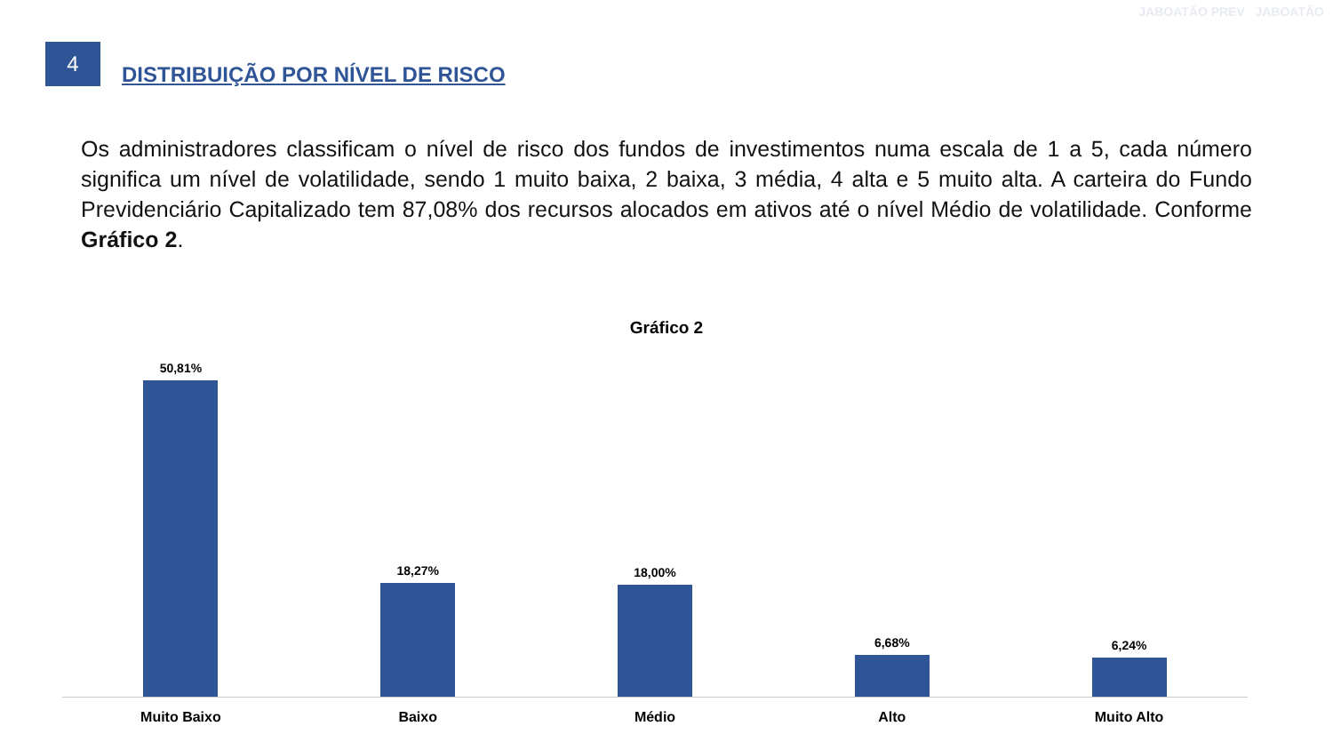4
DISTRIBUIÇÃO POR NÍVEL DE RISCO
JABOATÃO PREV JABOATÃO
Os administradores classificam o nível de risco dos fundos de investimentos numa escala de 1 a 5, cada número significa um nível de volatilidade, sendo 1 muito baixa, 2 baixa, 3 média, 4 alta e 5 muito alta. A carteira do Fundo Previdenciário Capitalizado tem 87,08% dos recursos alocados em ativos até o nível Médio de volatilidade. Conforme Gráfico 2.
Gráfico 2
50,81% 18,27% 18,00% 6,68% 6,24%
Muito Baixo Baixo Médio Alto Muito Alto